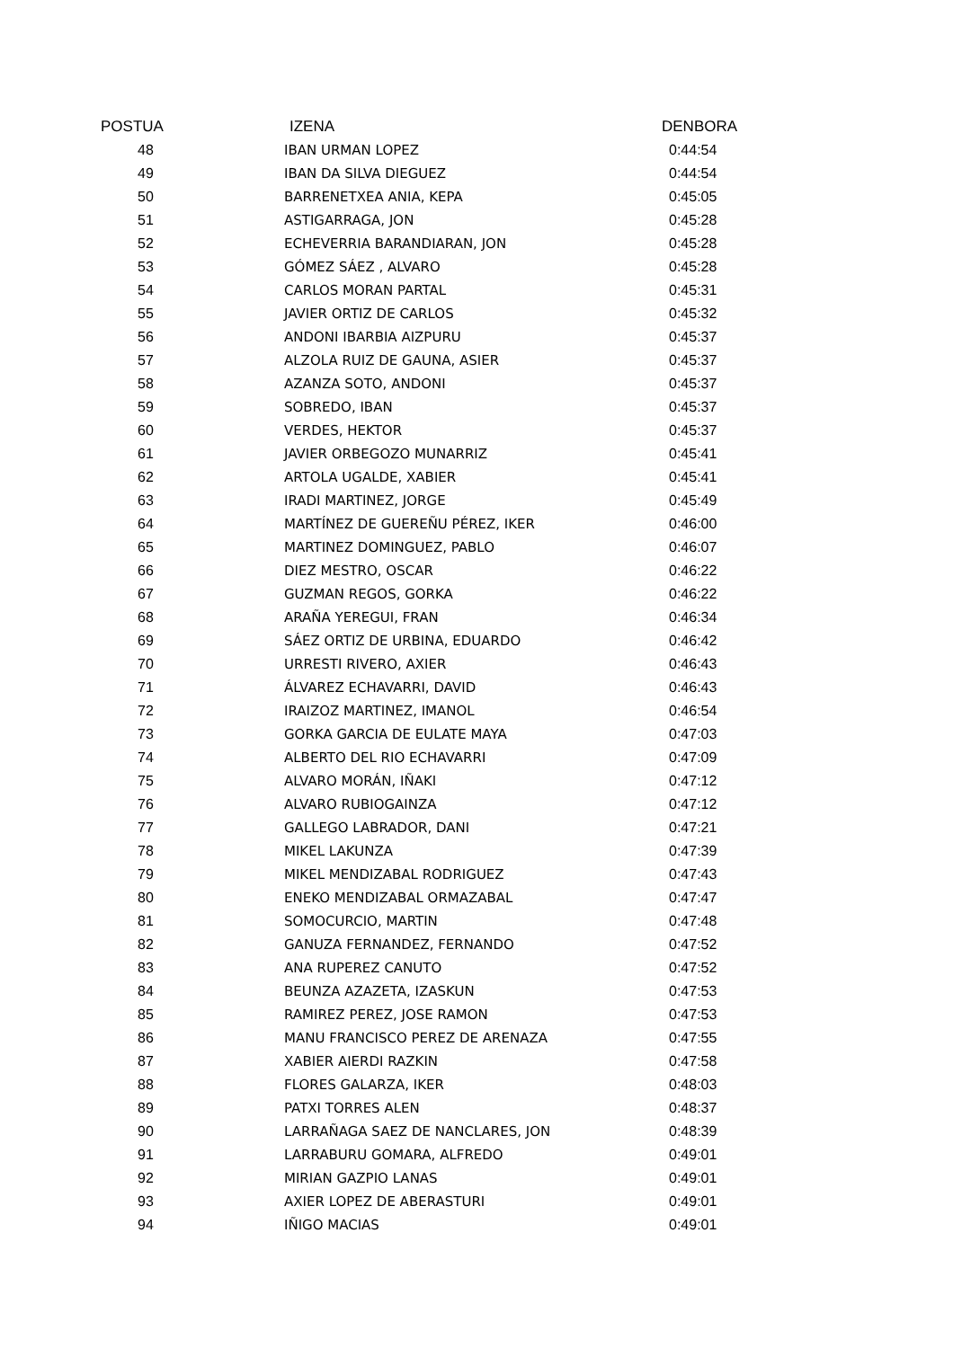| POSTUA | IZENA | DENBORA |
| --- | --- | --- |
| 48 | IBAN URMAN LOPEZ | 0:44:54 |
| 49 | IBAN DA SILVA DIEGUEZ | 0:44:54 |
| 50 | BARRENETXEA ANIA, KEPA | 0:45:05 |
| 51 | ASTIGARRAGA, JON | 0:45:28 |
| 52 | ECHEVERRIA BARANDIARAN, JON | 0:45:28 |
| 53 | GÓMEZ SÁEZ , ALVARO | 0:45:28 |
| 54 | CARLOS MORAN PARTAL | 0:45:31 |
| 55 | JAVIER ORTIZ DE CARLOS | 0:45:32 |
| 56 | ANDONI IBARBIA AIZPURU | 0:45:37 |
| 57 | ALZOLA RUIZ DE GAUNA, ASIER | 0:45:37 |
| 58 | AZANZA SOTO, ANDONI | 0:45:37 |
| 59 | SOBREDO, IBAN | 0:45:37 |
| 60 | VERDES, HEKTOR | 0:45:37 |
| 61 | JAVIER ORBEGOZO MUNARRIZ | 0:45:41 |
| 62 | ARTOLA UGALDE, XABIER | 0:45:41 |
| 63 | IRADI MARTINEZ, JORGE | 0:45:49 |
| 64 | MARTÍNEZ DE GUEREÑU PÉREZ, IKER | 0:46:00 |
| 65 | MARTINEZ DOMINGUEZ, PABLO | 0:46:07 |
| 66 | DIEZ MESTRO, OSCAR | 0:46:22 |
| 67 | GUZMAN REGOS, GORKA | 0:46:22 |
| 68 | ARAÑA YEREGUI, FRAN | 0:46:34 |
| 69 | SÁEZ ORTIZ DE URBINA, EDUARDO | 0:46:42 |
| 70 | URRESTI RIVERO, AXIER | 0:46:43 |
| 71 | ÁLVAREZ ECHAVARRI, DAVID | 0:46:43 |
| 72 | IRAIZOZ MARTINEZ, IMANOL | 0:46:54 |
| 73 | GORKA GARCIA DE EULATE MAYA | 0:47:03 |
| 74 | ALBERTO DEL RIO ECHAVARRI | 0:47:09 |
| 75 | ALVARO MORÁN, IÑAKI | 0:47:12 |
| 76 | ALVARO RUBIOGAINZA | 0:47:12 |
| 77 | GALLEGO LABRADOR, DANI | 0:47:21 |
| 78 | MIKEL LAKUNZA | 0:47:39 |
| 79 | MIKEL MENDIZABAL RODRIGUEZ | 0:47:43 |
| 80 | ENEKO MENDIZABAL ORMAZABAL | 0:47:47 |
| 81 | SOMOCURCIO, MARTIN | 0:47:48 |
| 82 | GANUZA FERNANDEZ, FERNANDO | 0:47:52 |
| 83 | ANA RUPEREZ CANUTO | 0:47:52 |
| 84 | BEUNZA AZAZETA, IZASKUN | 0:47:53 |
| 85 | RAMIREZ PEREZ, JOSE RAMON | 0:47:53 |
| 86 | MANU FRANCISCO PEREZ DE ARENAZA | 0:47:55 |
| 87 | XABIER AIERDI RAZKIN | 0:47:58 |
| 88 | FLORES GALARZA, IKER | 0:48:03 |
| 89 | PATXI TORRES ALEN | 0:48:37 |
| 90 | LARRAÑAGA SAEZ DE NANCLARES, JON | 0:48:39 |
| 91 | LARRABURU GOMARA, ALFREDO | 0:49:01 |
| 92 | MIRIAN GAZPIO LANAS | 0:49:01 |
| 93 | AXIER LOPEZ DE ABERASTURI | 0:49:01 |
| 94 | IÑIGO MACIAS | 0:49:01 |